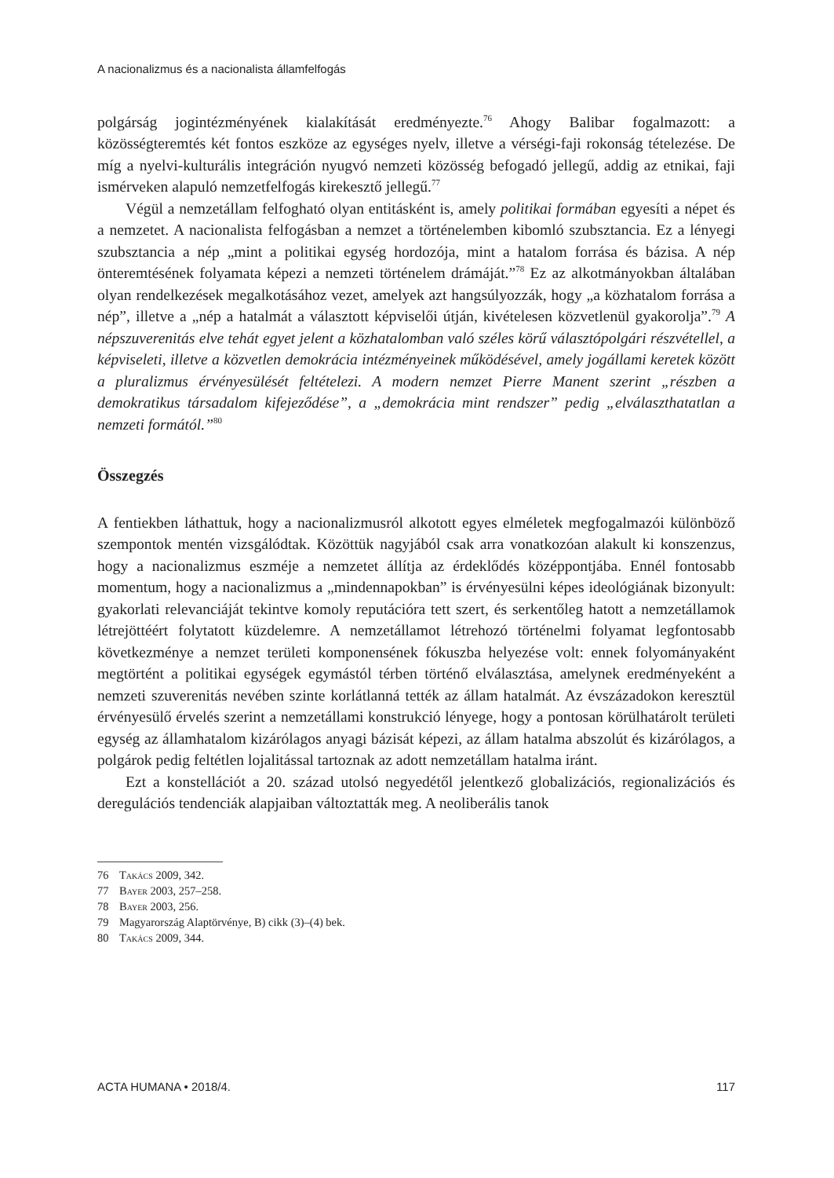A nacionalizmus és a nacionalista államfelfogás
polgárság jogintézményének kialakítását eredményezte.<sup>76</sup> Ahogy Balibar fogalmazott: a közösségteremtés két fontos eszköze az egységes nyelv, illetve a vérségi-faji rokonság tételezése. De míg a nyelvi-kulturális integráción nyugvó nemzeti közösség befogadó jellegű, addig az etnikai, faji ismérveken alapuló nemzetfelfogás kirekesztő jellegű.<sup>77</sup>
Végül a nemzetállam felfogható olyan entitásként is, amely politikai formában egyesíti a népet és a nemzetet. A nacionalista felfogásban a nemzet a történelemben kibomló szubsztancia. Ez a lényegi szubsztancia a nép „mint a politikai egység hordozója, mint a hatalom forrása és bázisa. A nép önteremtésének folyamata képezi a nemzeti történelem drámáját.”<sup>78</sup> Ez az alkotmányokban általában olyan rendelkezések megalkotásához vezet, amelyek azt hangsúlyozzák, hogy „a közhatalom forrása a nép”, illetve a „nép a hatalmát a választott képviselői útján, kivételesen közvetlenül gyakorolja”.<sup>79</sup> A népszuverenitás elve tehát egyet jelent a közhatalomban való széles körű választópolgári részvétellel, a képviseleti, illetve a közvetlen demokrácia intézményeinek működésével, amely jogállami keretek között a pluralizmus érvényesülését feltételezi. A modern nemzet Pierre Manent szerint „részben a demokratikus társadalom kifejeződése”, a „demokrácia mint rendszer” pedig „elválaszthatatlan a nemzeti formától.”<sup>80</sup>
Összegzés
A fentiekben láthattuk, hogy a nacionalizmusról alkotott egyes elméletek megfogalmazói különböző szempontok mentén vizsgálódtak. Közöttük nagyjából csak arra vonatkozóan alakult ki konszenzus, hogy a nacionalizmus eszméje a nemzetet állítja az érdeklődés középpontjába. Ennél fontosabb momentum, hogy a nacionalizmus a „mindennapokban” is érvényesülni képes ideológiának bizonyult: gyakorlati relevanciáját tekintve komoly reputációra tett szert, és serkentőleg hatott a nemzetállamok létrejöttéért folytatott küzdelemre. A nemzetállamot létrehozó történelmi folyamat legfontosabb következménye a nemzet területi komponensének fókuszba helyezése volt: ennek folyományaként megtörtént a politikai egységek egymástól térben történő elválasztása, amelynek eredményeként a nemzeti szuverenitás nevében szinte korlátlanná tették az állam hatalmát. Az évszázadokon keresztül érvényesülő érvelés szerint a nemzetállami konstrukció lényege, hogy a pontosan körülhatárolt területi egység az államhatalom kizárólagos anyagi bázisát képezi, az állam hatalma abszolút és kizárólagos, a polgárok pedig feltétlen lojalitással tartoznak az adott nemzetállam hatalma iránt.
Ezt a konstellációt a 20. század utolsó negyedétől jelentkező globalizációs, regionalizációs és deregulációs tendenciák alapjaiban változtatták meg. A neoliberális tanok
76 Takács 2009, 342.
77 Bayer 2003, 257–258.
78 Bayer 2003, 256.
79 Magyarország Alaptörvénye, B) cikk (3)–(4) bek.
80 Takács 2009, 344.
ACTA HUMANA • 2018/4. 117